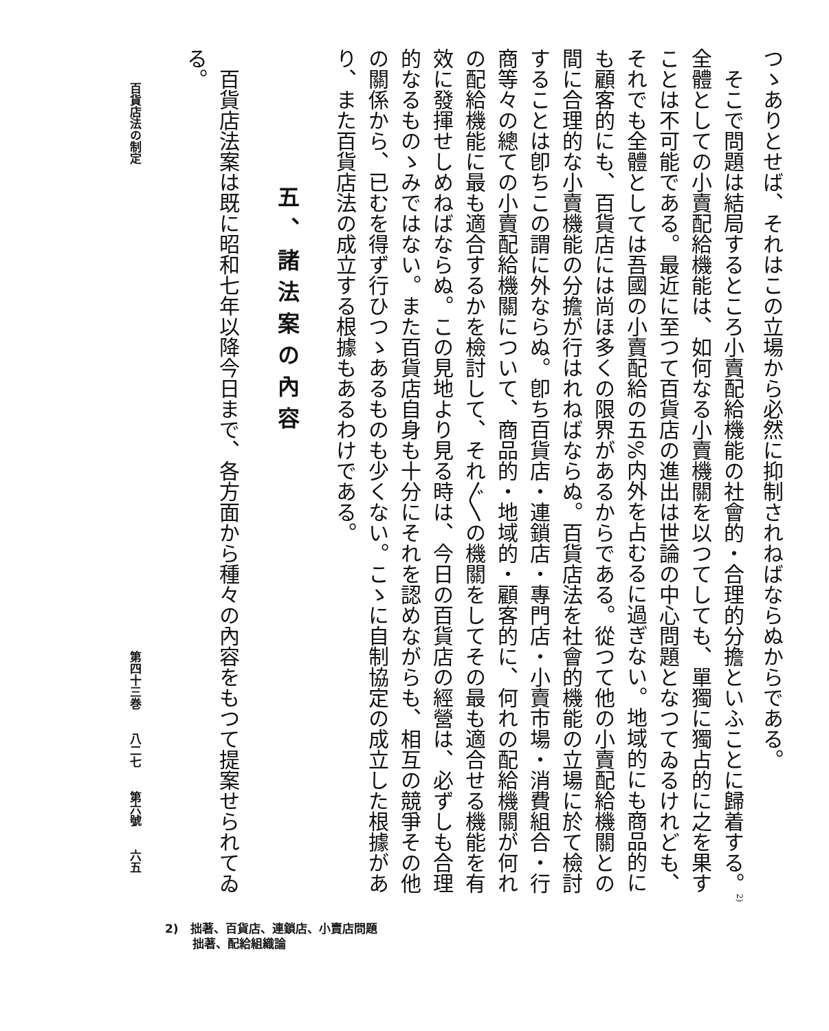つゝありとせば、それはこの立場から必然に抑制されねばならぬからである。
そこで問題は結局するところ小賣配給機能の社會的・合理的分擔といふことに歸着する。<sup>2)</sup>全體としての小賣配給機能は、如何なる小賣機關を以つてしても、單獨に獨占的に之を果すことは不可能である。最近に至つて百貨店の進出は世論の中心問題となつてゐるけれども、それでも全體としては吾國の小賣配給の五%内外を占むるに過ぎない。地域的にも商品的にも顧客的にも、百貨店には尚ほ多くの限界があるからである。從つて他の小賣配給機關との間に合理的な小賣機能の分擔が行はれねばならぬ。百貨店法を社會的機能の立場に於て檢討することは卽ちこの謂に外ならぬ。卽ち百貨店・連鎖店・專門店・小賣市場・消費組合・行商等々の總ての小賣配給機關について、商品的・地域的・顧客的に、何れの配給機關が何れの配給機能に最も適合するかを檢討して、それ〴〵の機關をしてその最も適合せる機能を有效に發揮せしめねばならぬ。この見地より見る時は、今日の百貨店の經營は、必ずしも合理的なるものゝみではない。また百貨店自身も十分にそれを認めながらも、相互の競爭その他の關係から、已むを得ず行ひつゝあるものも少くない。こゝに自制協定の成立した根據があり、また百貨店法の成立する根據もあるわけである。
五、諸法案の內容
百貨店法案は既に昭和七年以降今日まで、各方面から種々の內容をもつて提案せられてゐる。
百貨店法の制定 第四十三巻　　八二七　　第六號　　六五
2)　拙著、百貨店、連鎖店、小賣店問題
　　 拙著、配給組織論